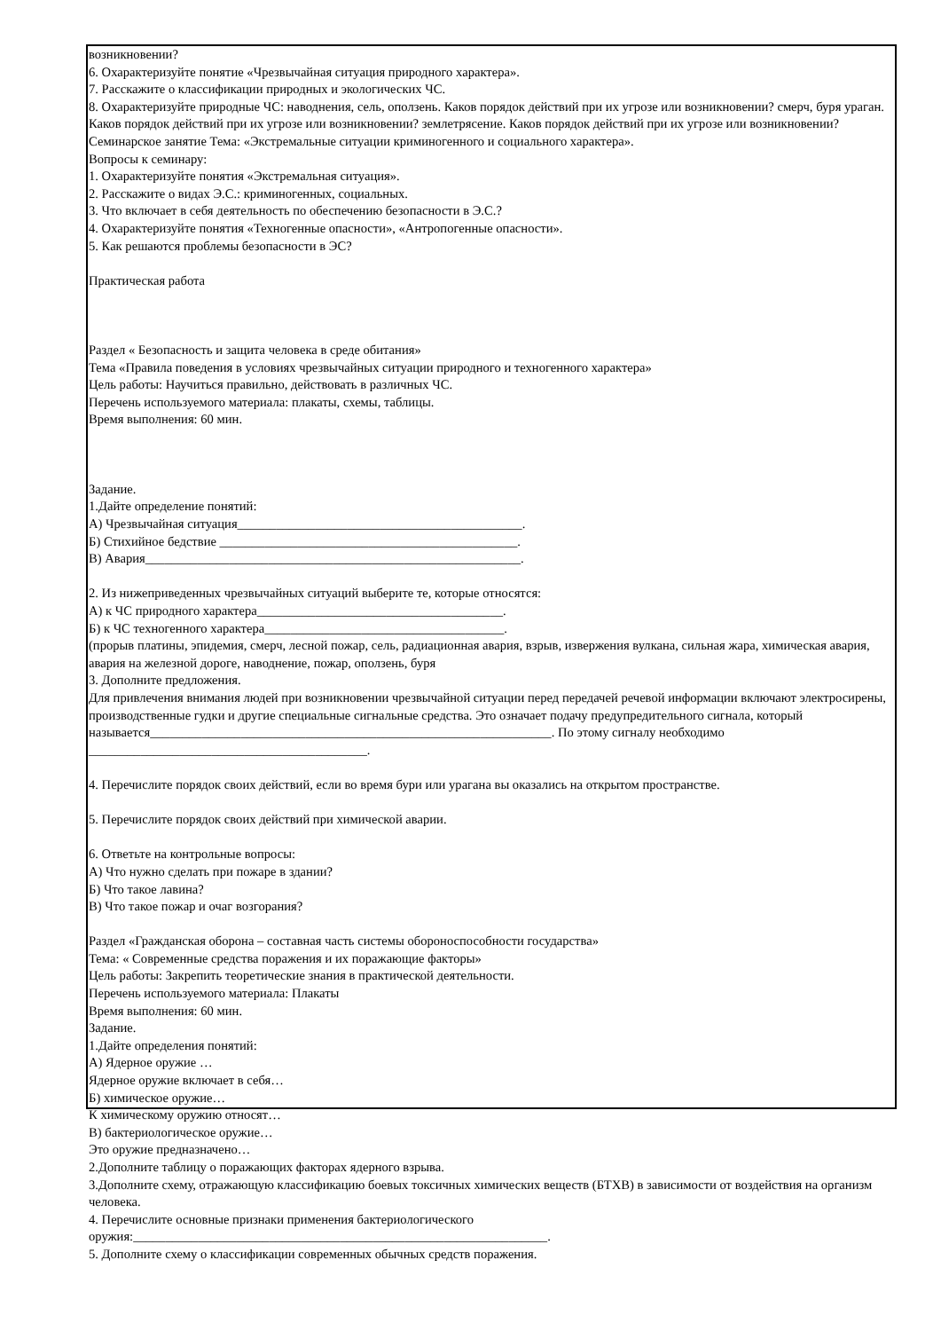возникновении?
6. Охарактеризуйте понятие «Чрезвычайная ситуация природного характера».
7. Расскажите о классификации природных и экологических ЧС.
8. Охарактеризуйте природные ЧС: наводнения, сель, оползень. Каков порядок действий при их угрозе или возникновении? смерч, буря ураган. Каков порядок действий при их угрозе или возникновении? землетрясение. Каков порядок действий при их угрозе или возникновении?
Семинарское занятие Тема: «Экстремальные ситуации криминогенного и социального характера».
Вопросы к семинару:
1. Охарактеризуйте понятия «Экстремальная ситуация».
2. Расскажите о видах Э.С.: криминогенных, социальных.
3. Что включает в себя деятельность по обеспечению безопасности в Э.С.?
4. Охарактеризуйте понятия «Техногенные опасности», «Антропогенные опасности».
5. Как решаются проблемы безопасности в ЭС?
Практическая работа
Раздел « Безопасность и защита человека в среде обитания»
Тема «Правила поведения в условиях чрезвычайных ситуации природного и техногенного характера»
Цель работы: Научиться правильно, действовать в различных ЧС.
Перечень используемого материала: плакаты, схемы, таблицы.
Время выполнения: 60 мин.
Задание.
1.Дайте определение понятий:
А) Чрезвычайная ситуация____________________________________________.
Б) Стихийное бедствие ______________________________________________.
В) Авария__________________________________________________________.
2. Из нижеприведенных чрезвычайных ситуаций выберите те, которые относятся:
А) к ЧС природного характера______________________________________.
Б) к ЧС техногенного характера_____________________________________.
(прорыв платины, эпидемия, смерч, лесной пожар, сель, радиационная авария, взрыв, извержения вулкана, сильная жара, химическая авария, авария на железной дороге, наводнение, пожар, оползень, буря
3. Дополните предложения.
Для привлечения внимания людей при возникновении чрезвычайной ситуации перед передачей речевой информации включают электросирены, производственные гудки и другие специальные сигнальные средства. Это означает подачу предупредительного сигнала, который называется______________________________________________________________. По этому сигналу необходимо ___________________________________________.
4. Перечислите порядок своих действий, если во время бури или урагана вы оказались на открытом пространстве.
5. Перечислите порядок своих действий при химической аварии.
6. Ответьте на контрольные вопросы:
А) Что нужно сделать при пожаре в здании?
Б) Что такое лавина?
В) Что такое пожар и очаг возгорания?
Раздел «Гражданская оборона – составная часть системы обороноспособности государства»
Тема: « Современные средства поражения и их поражающие факторы»
Цель работы: Закрепить теоретические знания в практической деятельности.
Перечень используемого материала: Плакаты
Время выполнения: 60 мин.
Задание.
1.Дайте определения понятий:
А) Ядерное оружие …
Ядерное оружие включает в себя…
Б) химическое оружие…
К химическому оружию относят…
В) бактериологическое оружие…
Это оружие предназначено…
2.Дополните таблицу о поражающих факторах ядерного взрыва.
3.Дополните схему, отражающую классификацию боевых токсичных химических веществ (БТХВ) в зависимости от воздействия на организм человека.
4. Перечислите основные признаки применения бактериологического
оружия:________________________________________________________________.
5. Дополните схему о классификации современных обычных средств поражения.